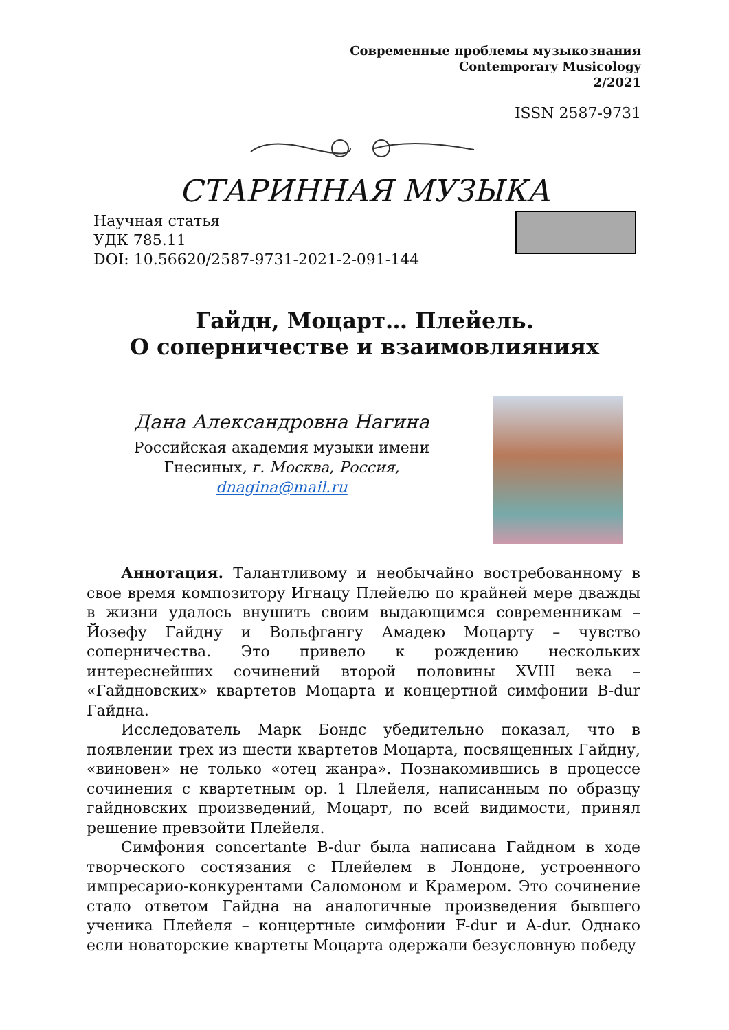Современные проблемы музыкознания
Contemporary Musicology
2/2021
ISSN 2587-9731
СТАРИННАЯ МУЗЫКА
Научная статья
УДК 785.11
DOI: 10.56620/2587-9731-2021-2-091-144
Гайдн, Моцарт… Плейель.
О соперничестве и взаимовлияниях
Дана Александровна Нагина
Российская академия музыки имени Гнесиных, г. Москва, Россия,
dnagina@mail.ru
Аннотация. Талантливому и необычайно востребованному в свое время композитору Игнацу Плейелю по крайней мере дважды в жизни удалось внушить своим выдающимся современникам – Йозефу Гайдну и Вольфгангу Амадею Моцарту – чувство соперничества. Это привело к рождению нескольких интереснейших сочинений второй половины XVIII века – «Гайдновских» квартетов Моцарта и концертной симфонии B-dur Гайдна.
Исследователь Марк Бондс убедительно показал, что в появлении трех из шести квартетов Моцарта, посвященных Гайдну, «виновен» не только «отец жанра». Познакомившись в процессе сочинения с квартетным op. 1 Плейеля, написанным по образцу гайдновских произведений, Моцарт, по всей видимости, принял решение превзойти Плейеля.
Симфония concertante B-dur была написана Гайдном в ходе творческого состязания с Плейелем в Лондоне, устроенного импресарио-конкурентами Саломоном и Крамером. Это сочинение стало ответом Гайдна на аналогичные произведения бывшего ученика Плейеля – концертные симфонии F-dur и A-dur. Однако если новаторские квартеты Моцарта одержали безусловную победу